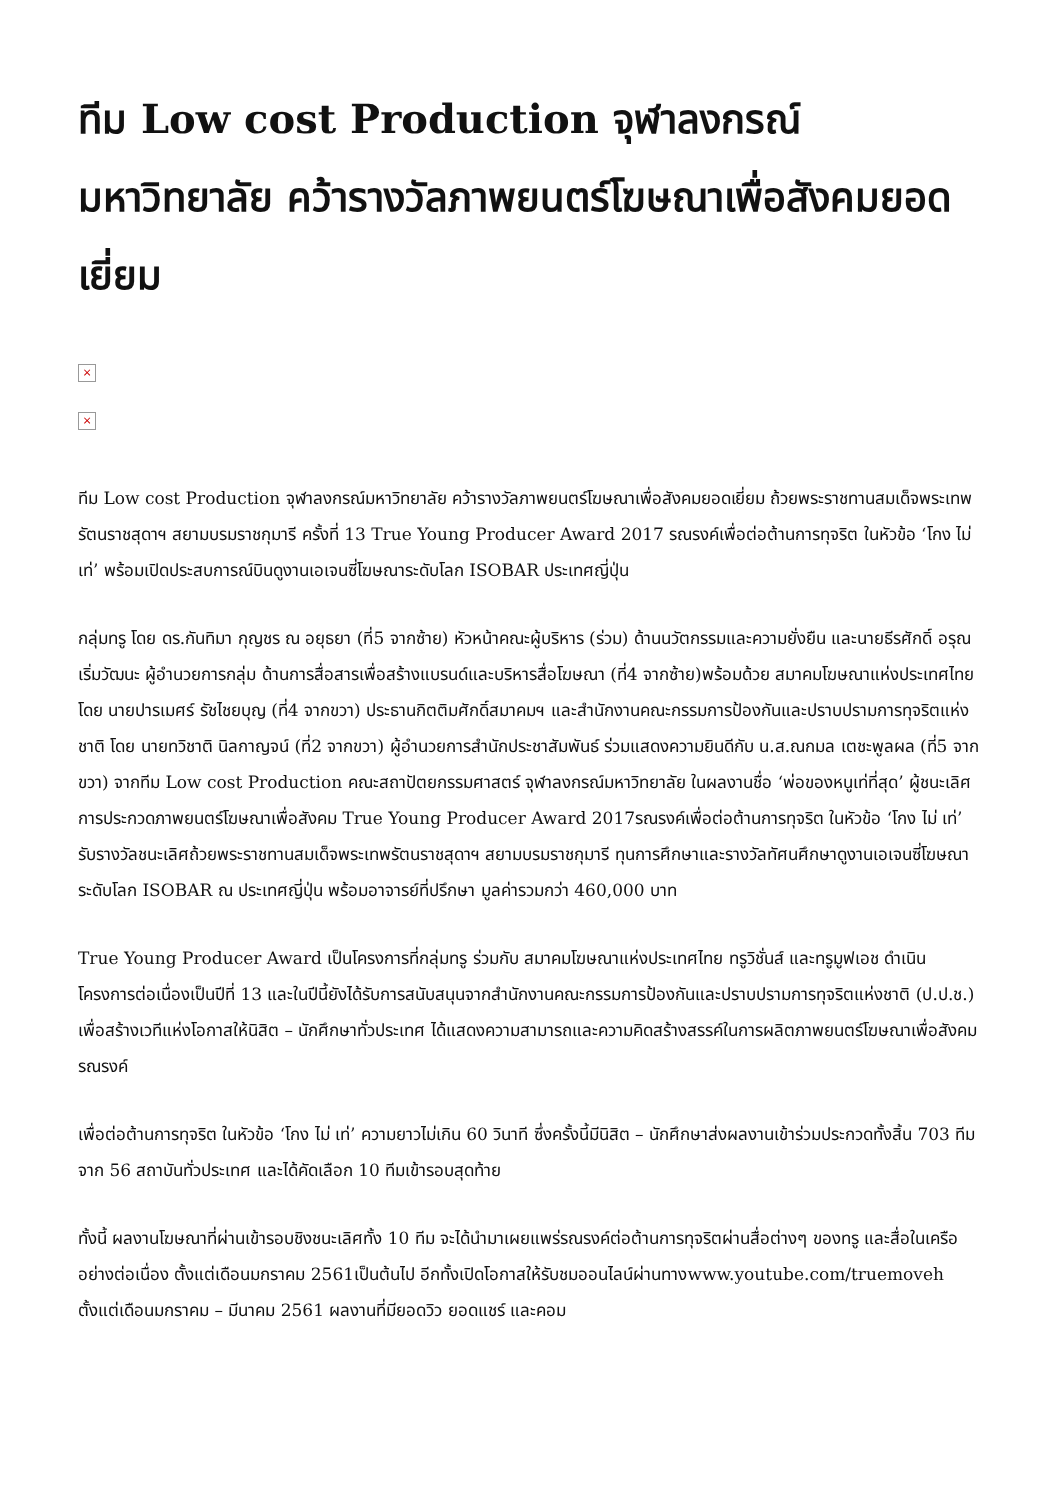ทีม Low cost Production จุฬาลงกรณ์มหาวิทยาลัย คว้ารางวัลภาพยนตร์โฆษณาเพื่อสังคมยอดเยี่ยม
×
×
ทีม Low cost Production จุฬาลงกรณ์มหาวิทยาลัย คว้ารางวัลภาพยนตร์โฆษณาเพื่อสังคมยอดเยี่ยม ถ้วยพระราชทานสมเด็จพระเทพรัตนราชสุดาฯ สยามบรมราชกุมารี ครั้งที่ 13 True Young Producer Award 2017 รณรงค์เพื่อต่อต้านการทุจริต ในหัวข้อ ‘โกง ไม่ เท่’ พร้อมเปิดประสบการณ์บินดูงานเอเจนซี่โฆษณาระดับโลก ISOBAR ประเทศญี่ปุ่น
กลุ่มทรู โดย ดร.กันทิมา กุญชร ณ อยุธยา (ที่5 จากซ้าย) หัวหน้าคณะผู้บริหาร (ร่วม) ด้านนวัตกรรมและความยั่งยืน และนายธีรศักดิ์ อรุณเริ่มวัฒนะ ผู้อำนวยการกลุ่ม ด้านการสื่อสารเพื่อสร้างแบรนด์และบริหารสื่อโฆษณา (ที่4 จากซ้าย)พร้อมด้วย สมาคมโฆษณาแห่งประเทศไทย โดย นายปารเมศร์ รัชไชยบุญ (ที่4 จากขวา) ประธานกิตติมศักดิ์สมาคมฯ และสำนักงานคณะกรรมการป้องกันและปราบปรามการทุจริตแห่งชาติ โดย นายทวิชาติ นิลกาญจน์ (ที่2 จากขวา) ผู้อำนวยการสำนักประชาสัมพันธ์ ร่วมแสดงความยินดีกับ น.ส.ณกมล เตชะพูลผล (ที่5 จากขวา) จากทีม Low cost Production คณะสถาปัตยกรรมศาสตร์ จุฬาลงกรณ์มหาวิทยาลัย ในผลงานชื่อ ‘พ่อของหนูเท่ที่สุด’ ผู้ชนะเลิศการประกวดภาพยนตร์โฆษณาเพื่อสังคม True Young Producer Award 2017รณรงค์เพื่อต่อต้านการทุจริต ในหัวข้อ ‘โกง ไม่ เท่’ รับรางวัลชนะเลิศถ้วยพระราชทานสมเด็จพระเทพรัตนราชสุดาฯ สยามบรมราชกุมารี ทุนการศึกษาและรางวัลทัศนศึกษาดูงานเอเจนซี่โฆษณาระดับโลก ISOBAR ณ ประเทศญี่ปุ่น พร้อมอาจารย์ที่ปรึกษา มูลค่ารวมกว่า 460,000 บาท
True Young Producer Award เป็นโครงการที่กลุ่มทรู ร่วมกับ สมาคมโฆษณาแห่งประเทศไทย ทรูวิชั่นส์ และทรูมูฟเอช ดำเนินโครงการต่อเนื่องเป็นปีที่ 13 และในปีนี้ยังได้รับการสนับสนุนจากสำนักงานคณะกรรมการป้องกันและปราบปรามการทุจริตแห่งชาติ (ป.ป.ช.) เพื่อสร้างเวทีแห่งโอกาสให้นิสิต – นักศึกษาทั่วประเทศ ได้แสดงความสามารถและความคิดสร้างสรรค์ในการผลิตภาพยนตร์โฆษณาเพื่อสังคม รณรงค์
เพื่อต่อต้านการทุจริต ในหัวข้อ ‘โกง ไม่ เท่’ ความยาวไม่เกิน 60 วินาที ซึ่งครั้งนี้มีนิสิต – นักศึกษาส่งผลงานเข้าร่วมประกวดทั้งสิ้น 703 ทีม จาก 56 สถาบันทั่วประเทศ และได้คัดเลือก 10 ทีมเข้ารอบสุดท้าย
ทั้งนี้ ผลงานโฆษณาที่ผ่านเข้ารอบชิงชนะเลิศทั้ง 10 ทีม จะได้นำมาเผยแพร่รณรงค์ต่อต้านการทุจริตผ่านสื่อต่างๆ ของทรู และสื่อในเครืออย่างต่อเนื่อง ตั้งแต่เดือนมกราคม 2561เป็นต้นไป อีกทั้งเปิดโอกาสให้รับชมออนไลน์ผ่านทางwww.youtube.com/truemoveh ตั้งแต่เดือนมกราคม – มีนาคม 2561 ผลงานที่มียอดวิว ยอดแชร์ และคอม